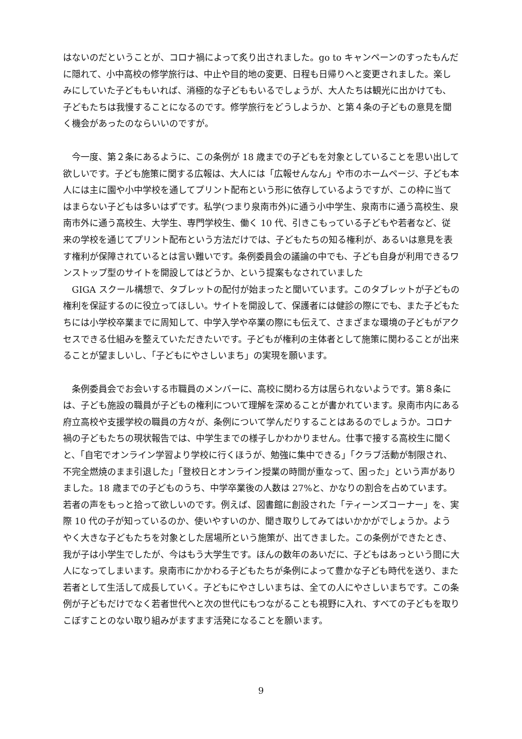はないのだということが、コロナ禍によって炙り出されました。go to キャンペーンのすったもんだに隠れて、小中高校の修学旅行は、中止や目的地の変更、日程も日帰りへと変更されました。楽しみにしていた子どももいれば、消極的な子どももいるでしょうが、大人たちは観光に出かけても、子どもたちは我慢することになるのです。修学旅行をどうしようか、と第４条の子どもの意見を聞く機会があったのならいいのですが。
　今一度、第２条にあるように、この条例が 18 歳までの子どもを対象としていることを思い出して欲しいです。子ども施策に関する広報は、大人には「広報せんなん」や市のホームページ、子ども本人には主に園や小中学校を通してプリント配布という形に依存しているようですが、この枠に当てはまらない子どもは多いはずです。私学(つまり泉南市外)に通う小中学生、泉南市に通う高校生、泉南市外に通う高校生、大学生、専門学校生、働く 10 代、引きこもっている子どもや若者など、従来の学校を通じてプリント配布という方法だけでは、子どもたちの知る権利が、あるいは意見を表す権利が保障されているとは言い難いです。条例委員会の議論の中でも、子ども自身が利用できるワンストップ型のサイトを開設してはどうか、という提案もなされていました
　GIGA スクール構想で、タブレットの配付が始まったと聞いています。このタブレットが子どもの権利を保証するのに役立ってほしい。サイトを開設して、保護者には健診の際にでも、また子どもたちには小学校卒業までに周知して、中学入学や卒業の際にも伝えて、さまざまな環境の子どもがアクセスできる仕組みを整えていただきたいです。子どもが権利の主体者として施策に関わることが出来ることが望ましいし、「子どもにやさしいまち」の実現を願います。
　条例委員会でお会いする市職員のメンバーに、高校に関わる方は居られないようです。第８条には、子ども施設の職員が子どもの権利について理解を深めることが書かれています。泉南市内にある府立高校や支援学校の職員の方々が、条例について学んだりすることはあるのでしょうか。コロナ禍の子どもたちの現状報告では、中学生までの様子しかわかりません。仕事で接する高校生に聞くと、「自宅でオンライン学習より学校に行くほうが、勉強に集中できる」「クラブ活動が制限され、不完全燃焼のまま引退した」「登校日とオンライン授業の時間が重なって、困った」という声がありました。18 歳までの子どものうち、中学卒業後の人数は 27%と、かなりの割合を占めています。若者の声をもっと拾って欲しいのです。例えば、図書館に創設された「ティーンズコーナー」を、実際 10 代の子が知っているのか、使いやすいのか、聞き取りしてみてはいかかがでしょうか。ようやく大きな子どもたちを対象とした居場所という施策が、出てきました。この条例ができたとき、我が子は小学生でしたが、今はもう大学生です。ほんの数年のあいだに、子どもはあっという間に大人になってしまいます。泉南市にかかわる子どもたちが条例によって豊かな子ども時代を送り、また若者として生活して成長していく。子どもにやさしいまちは、全ての人にやさしいまちです。この条例が子どもだけでなく若者世代へと次の世代にもつながることも視野に入れ、すべての子どもを取りこぼすことのない取り組みがますます活発になることを願います。
9